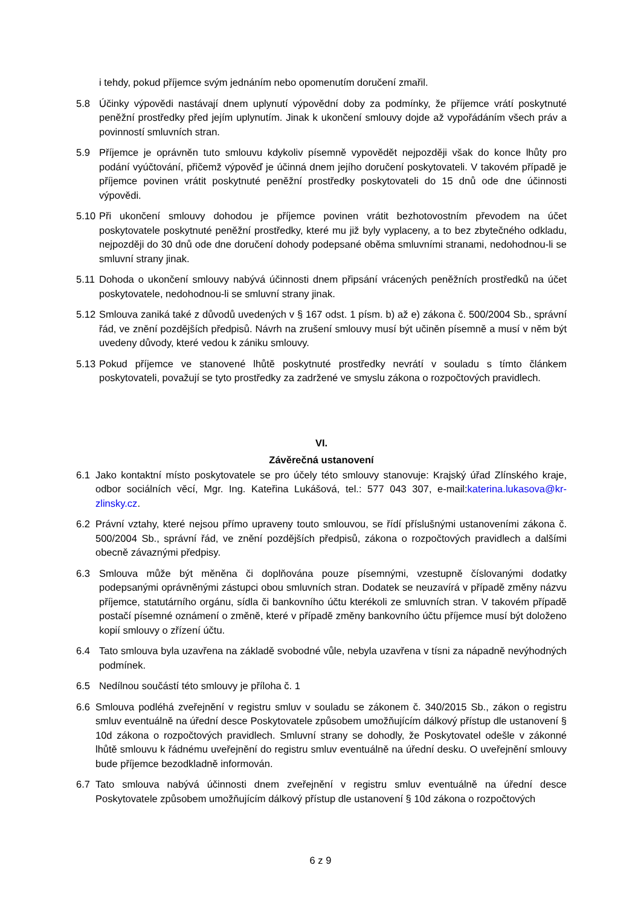i tehdy, pokud příjemce svým jednáním nebo opomenutím doručení zmařil.
5.8 Účinky výpovědi nastávají dnem uplynutí výpovědní doby za podmínky, že příjemce vrátí poskytnuté peněžní prostředky před jejím uplynutím. Jinak k ukončení smlouvy dojde až vypořádáním všech práv a povinností smluvních stran.
5.9 Příjemce je oprávněn tuto smlouvu kdykoliv písemně vypovědět nejpozději však do konce lhůty pro podání vyúčtování, přičemž výpověď je účinná dnem jejího doručení poskytovateli. V takovém případě je příjemce povinen vrátit poskytnuté peněžní prostředky poskytovateli do 15 dnů ode dne účinnosti výpovědi.
5.10
Při ukončení smlouvy dohodou je příjemce povinen vrátit bezhotovostním převodem na účet poskytovatele poskytnuté peněžní prostředky, které mu již byly vyplaceny, a to bez zbytečného odkladu, nejpozději do 30 dnů ode dne doručení dohody podepsané oběma smluvními stranami, nedohodnou-li se smluvní strany jinak.
5.11
Dohoda o ukončení smlouvy nabývá účinnosti dnem připsání vrácených peněžních prostředků na účet poskytovatele, nedohodnou-li se smluvní strany jinak.
5.12
Smlouva zaniká také z důvodů uvedených v § 167 odst. 1 písm. b) až e) zákona č. 500/2004 Sb., správní řád, ve znění pozdějších předpisů. Návrh na zrušení smlouvy musí být učiněn písemně a musí v něm být uvedeny důvody, které vedou k zániku smlouvy.
5.13
Pokud příjemce ve stanovené lhůtě poskytnuté prostředky nevrátí v souladu s tímto článkem poskytovateli, považují se tyto prostředky za zadržené ve smyslu zákona o rozpočtových pravidlech.
VI.
Závěrečná ustanovení
6.1 Jako kontaktní místo poskytovatele se pro účely této smlouvy stanovuje: Krajský úřad Zlínského kraje, odbor sociálních věcí, Mgr. Ing. Kateřina Lukášová, tel.: 577 043 307, e-mail:katerina.lukasova@kr-zlinsky.cz.
6.2 Právní vztahy, které nejsou přímo upraveny touto smlouvou, se řídí příslušnými ustanoveními zákona č. 500/2004 Sb., správní řád, ve znění pozdějších předpisů, zákona o rozpočtových pravidlech a dalšími obecně závaznými předpisy.
6.3 Smlouva může být měněna či doplňována pouze písemnými, vzestupně číslovanými dodatky podepsanými oprávněnými zástupci obou smluvních stran. Dodatek se neuzavírá v případě změny názvu příjemce, statutárního orgánu, sídla či bankovního účtu kterékoli ze smluvních stran. V takovém případě postačí písemné oznámení o změně, které v případě změny bankovního účtu příjemce musí být doloženo kopií smlouvy o zřízení účtu.
6.4 Tato smlouva byla uzavřena na základě svobodné vůle, nebyla uzavřena v tísni za nápadně nevýhodných podmínek.
6.5 Nedílnou součástí této smlouvy je příloha č. 1
6.6 Smlouva podléhá zveřejnění v registru smluv v souladu se zákonem č. 340/2015 Sb., zákon o registru smluv eventuálně na úřední desce Poskytovatele způsobem umožňujícím dálkový přístup dle ustanovení § 10d zákona o rozpočtových pravidlech. Smluvní strany se dohodly, že Poskytovatel odešle v zákonné lhůtě smlouvu k řádnému uveřejnění do registru smluv eventuálně na úřední desku. O uveřejnění smlouvy bude příjemce bezodkladně informován.
6.7 Tato smlouva nabývá účinnosti dnem zveřejnění v registru smluv eventuálně na úřední desce Poskytovatele způsobem umožňujícím dálkový přístup dle ustanovení § 10d zákona o rozpočtových
6 z 9